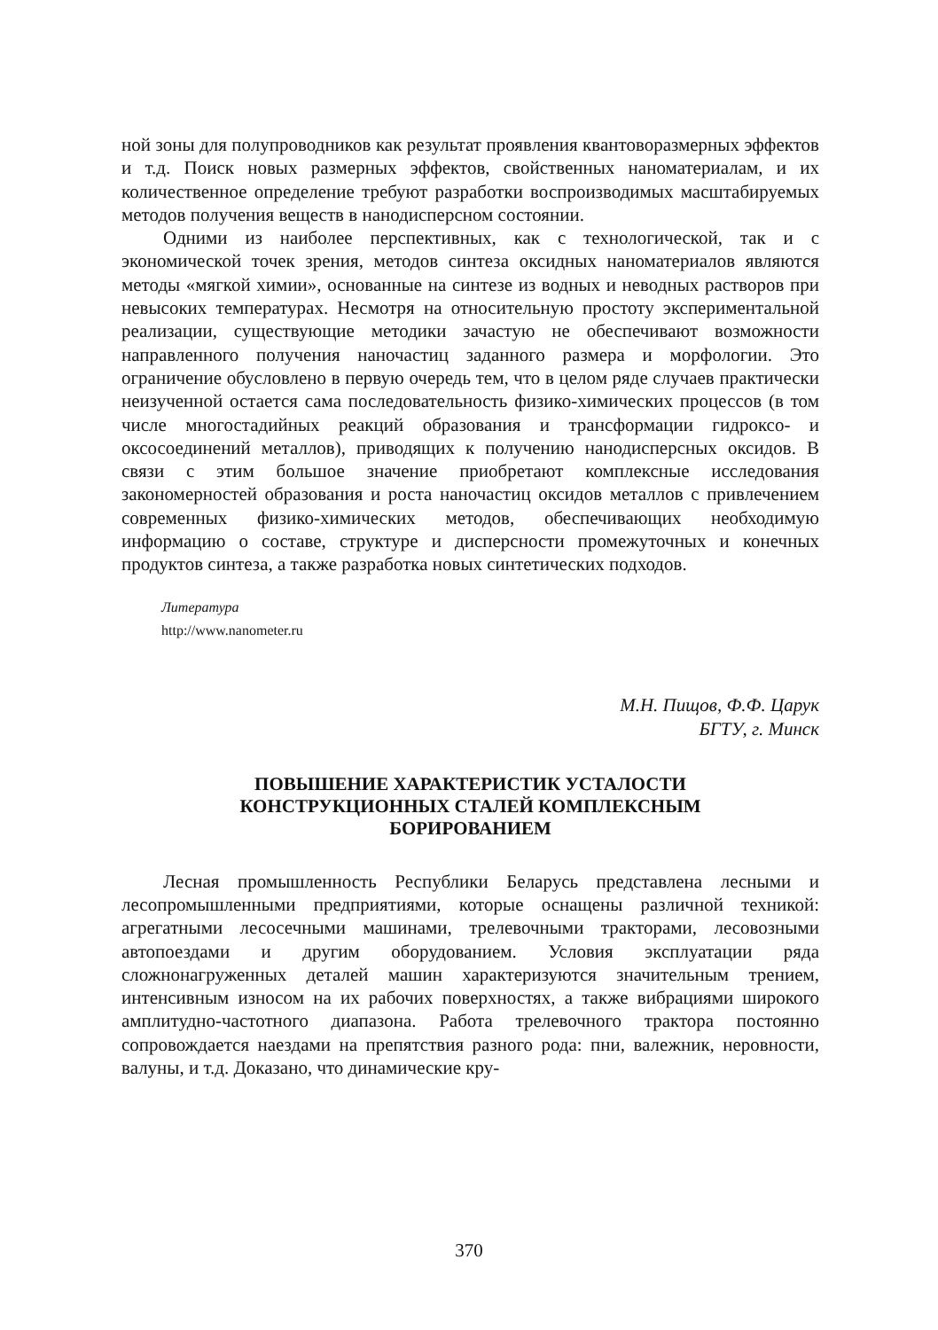ной зоны для полупроводников как результат проявления квантоворазмерных эффектов и т.д. Поиск новых размерных эффектов, свойственных наноматериалам, и их количественное определение требуют разработки воспроизводимых масштабируемых методов получения веществ в нанодисперсном состоянии.
Одними из наиболее перспективных, как с технологической, так и с экономической точек зрения, методов синтеза оксидных наноматериалов являются методы «мягкой химии», основанные на синтезе из водных и неводных растворов при невысоких температурах. Несмотря на относительную простоту экспериментальной реализации, существующие методики зачастую не обеспечивают возможности направленного получения наночастиц заданного размера и морфологии. Это ограничение обусловлено в первую очередь тем, что в целом ряде случаев практически неизученной остается сама последовательность физико-химических процессов (в том числе многостадийных реакций образования и трансформации гидроксо- и оксосоединений металлов), приводящих к получению нанодисперсных оксидов. В связи с этим большое значение приобретают комплексные исследования закономерностей образования и роста наночастиц оксидов металлов с привлечением современных физико-химических методов, обеспечивающих необходимую информацию о составе, структуре и дисперсности промежуточных и конечных продуктов синтеза, а также разработка новых синтетических подходов.
Литература
http://www.nanometer.ru
М.Н. Пищов, Ф.Ф. Царук
БГТУ, г. Минск
ПОВЫШЕНИЕ ХАРАКТЕРИСТИК УСТАЛОСТИ
КОНСТРУКЦИОННЫХ СТАЛЕЙ КОМПЛЕКСНЫМ
БОРИРОВАНИЕМ
Лесная промышленность Республики Беларусь представлена лесными и лесопромышленными предприятиями, которые оснащены различной техникой: агрегатными лесосечными машинами, трелевочными тракторами, лесовозными автопоездами и другим оборудованием. Условия эксплуатации ряда сложнонагруженных деталей машин характеризуются значительным трением, интенсивным износом на их рабочих поверхностях, а также вибрациями широкого амплитудно-частотного диапазона. Работа трелевочного трактора постоянно сопровождается наездами на препятствия разного рода: пни, валежник, неровности, валуны, и т.д. Доказано, что динамические кру-
370